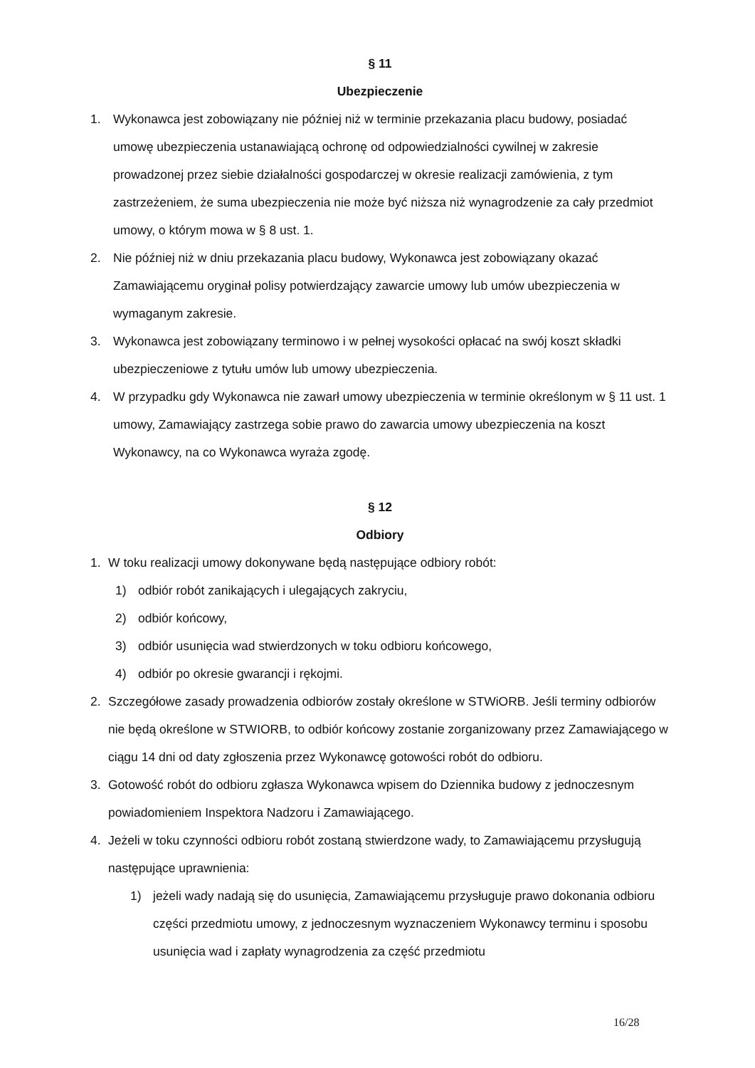§ 11
Ubezpieczenie
1. Wykonawca jest zobowiązany nie później niż w terminie przekazania placu budowy, posiadać umowę ubezpieczenia ustanawiającą ochronę od odpowiedzialności cywilnej w zakresie prowadzonej przez siebie działalności gospodarczej w okresie realizacji zamówienia, z tym zastrzeżeniem, że suma ubezpieczenia nie może być niższa niż wynagrodzenie za cały przedmiot umowy, o którym mowa w § 8 ust. 1.
2. Nie później niż w dniu przekazania placu budowy, Wykonawca jest zobowiązany okazać Zamawiającemu oryginał polisy potwierdzający zawarcie umowy lub umów ubezpieczenia w wymaganym zakresie.
3. Wykonawca jest zobowiązany terminowo i w pełnej wysokości opłacać na swój koszt składki ubezpieczeniowe z tytułu umów lub umowy ubezpieczenia.
4. W przypadku gdy Wykonawca nie zawarł umowy ubezpieczenia w terminie określonym w § 11 ust. 1 umowy, Zamawiający zastrzega sobie prawo do zawarcia umowy ubezpieczenia na koszt Wykonawcy, na co Wykonawca wyraża zgodę.
§ 12
Odbiory
1. W toku realizacji umowy dokonywane będą następujące odbiory robót:
1) odbiór robót zanikających i ulegających zakryciu,
2) odbiór końcowy,
3) odbiór usunięcia wad stwierdzonych w toku odbioru końcowego,
4) odbiór po okresie gwarancji i rękojmi.
2. Szczegółowe zasady prowadzenia odbiorów zostały określone w STWiORB. Jeśli terminy odbiorów nie będą określone w STWIORB, to odbiór końcowy zostanie zorganizowany przez Zamawiającego w ciągu 14 dni od daty zgłoszenia przez Wykonawcę gotowości robót do odbioru.
3. Gotowość robót do odbioru zgłasza Wykonawca wpisem do Dziennika budowy z jednoczesnym powiadomieniem Inspektora Nadzoru i Zamawiającego.
4. Jeżeli w toku czynności odbioru robót zostaną stwierdzone wady, to Zamawiającemu przysługują następujące uprawnienia:
1) jeżeli wady nadają się do usunięcia, Zamawiającemu przysługuje prawo dokonania odbioru części przedmiotu umowy, z jednoczesnym wyznaczeniem Wykonawcy terminu i sposobu usunięcia wad i zapłaty wynagrodzenia za część przedmiotu
16/28